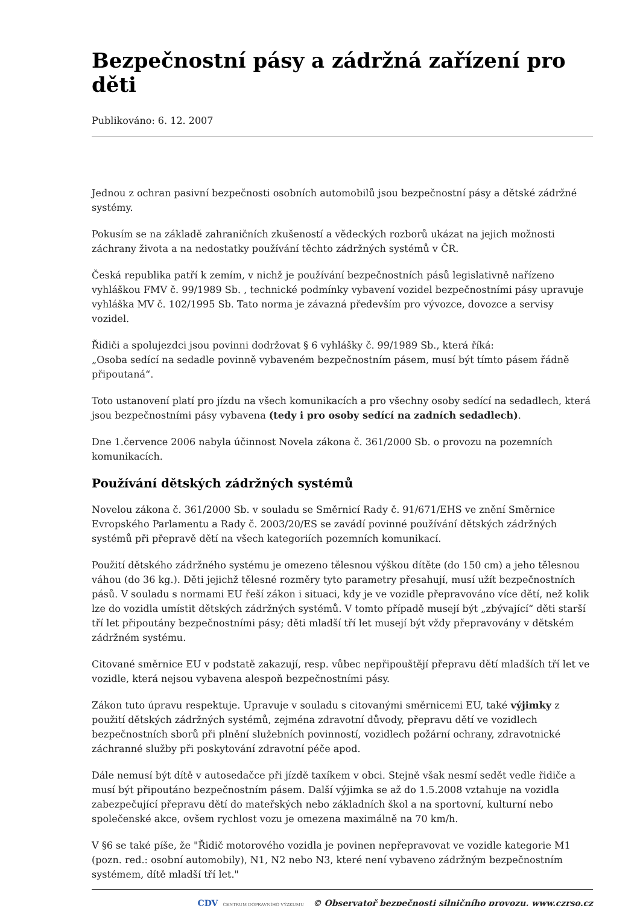Bezpečnostní pásy a zádržná zařízení pro děti
Publikováno: 6. 12. 2007
Jednou z ochran pasivní bezpečnosti osobních automobilů jsou bezpečnostní pásy a dětské zádržné systémy.
Pokusím se na základě zahraničních zkušeností a vědeckých rozborů ukázat na jejich možnosti záchrany života a na nedostatky používání těchto zádržných systémů v ČR.
Česká republika patří k zemím, v nichž je používání bezpečnostních pásů legislativně nařízeno vyhláškou FMV č. 99/1989 Sb. , technické podmínky vybavení vozidel bezpečnostními pásy upravuje vyhláška MV č. 102/1995 Sb. Tato norma je závazná především pro vývozce, dovozce a servisy vozidel.
Řidiči a spolujezdci jsou povinni dodržovat § 6 vyhlášky č. 99/1989 Sb., která říká:
„Osoba sedící na sedadle povinně vybaveném bezpečnostním pásem, musí být tímto pásem řádně připoutaná“.
Toto ustanovení platí pro jízdu na všech komunikacích a pro všechny osoby sedící na sedadlech, která jsou bezpečnostními pásy vybavena (tedy i pro osoby sedící na zadních sedadlech).
Dne 1.července 2006 nabyla účinnost Novela zákona č. 361/2000 Sb. o provozu na pozemních komunikacích.
Používání dětských zádržných systémů
Novelou zákona č. 361/2000 Sb. v souladu se Směrnicí Rady č. 91/671/EHS ve znění Směrnice Evropského Parlamentu a Rady č. 2003/20/ES se zavádí povinné používání dětských zádržných systémů při přepravě dětí na všech kategoriích pozemních komunikací.
Použití dětského zádržného systému je omezeno tělesnou výškou dítěte (do 150 cm) a jeho tělesnou váhou (do 36 kg.). Děti jejichž tělesné rozměry tyto parametry přesahují, musí užít bezpečnostních pásů. V souladu s normami EU řeší zákon i situaci, kdy je ve vozidle přepravováno více dětí, než kolik lze do vozidla umístit dětských zádržných systémů. V tomto případě musejí být „zbývající“ děti starší tří let připoutány bezpečnostními pásy; děti mladší tří let musejí být vždy přepravovány v dětském zádržném systému.
Citované směrnice EU v podstatě zakazují, resp. vůbec nepřipouštějí přepravu dětí mladších tří let ve vozidle, která nejsou vybavena alespoň bezpečnostními pásy.
Zákon tuto úpravu respektuje. Upravuje v souladu s citovanými směrnicemi EU, také výjimky z použití dětských zádržných systémů, zejména zdravotní důvody, přepravu dětí ve vozidlech bezpečnostních sborů při plnění služebních povinností, vozidlech požární ochrany, zdravotnické záchranné služby při poskytování zdravotní péče apod.
Dále nemusí být dítě v autosedačce při jízdě taxíkem v obci. Stejně však nesmí sedět vedle řidiče a musí být připoutáno bezpečnostním pásem. Další výjimka se až do 1.5.2008 vztahuje na vozidla zabezpečující přepravu dětí do mateřských nebo základních škol a na sportovní, kulturní nebo společenské akce, ovšem rychlost vozu je omezena maximálně na 70 km/h.
V §6 se také píše, že "Řidič motorového vozidla je povinen nepřepravovat ve vozidle kategorie M1 (pozn. red.: osobní automobily), N1, N2 nebo N3, které není vybaveno zádržným bezpečnostním systémem, dítě mladší tří let."
CDV CENTRUM DOPRAVNÍHO VÝZKUMU © Observatoř bezpečnosti silničního provozu, www.czrso.cz